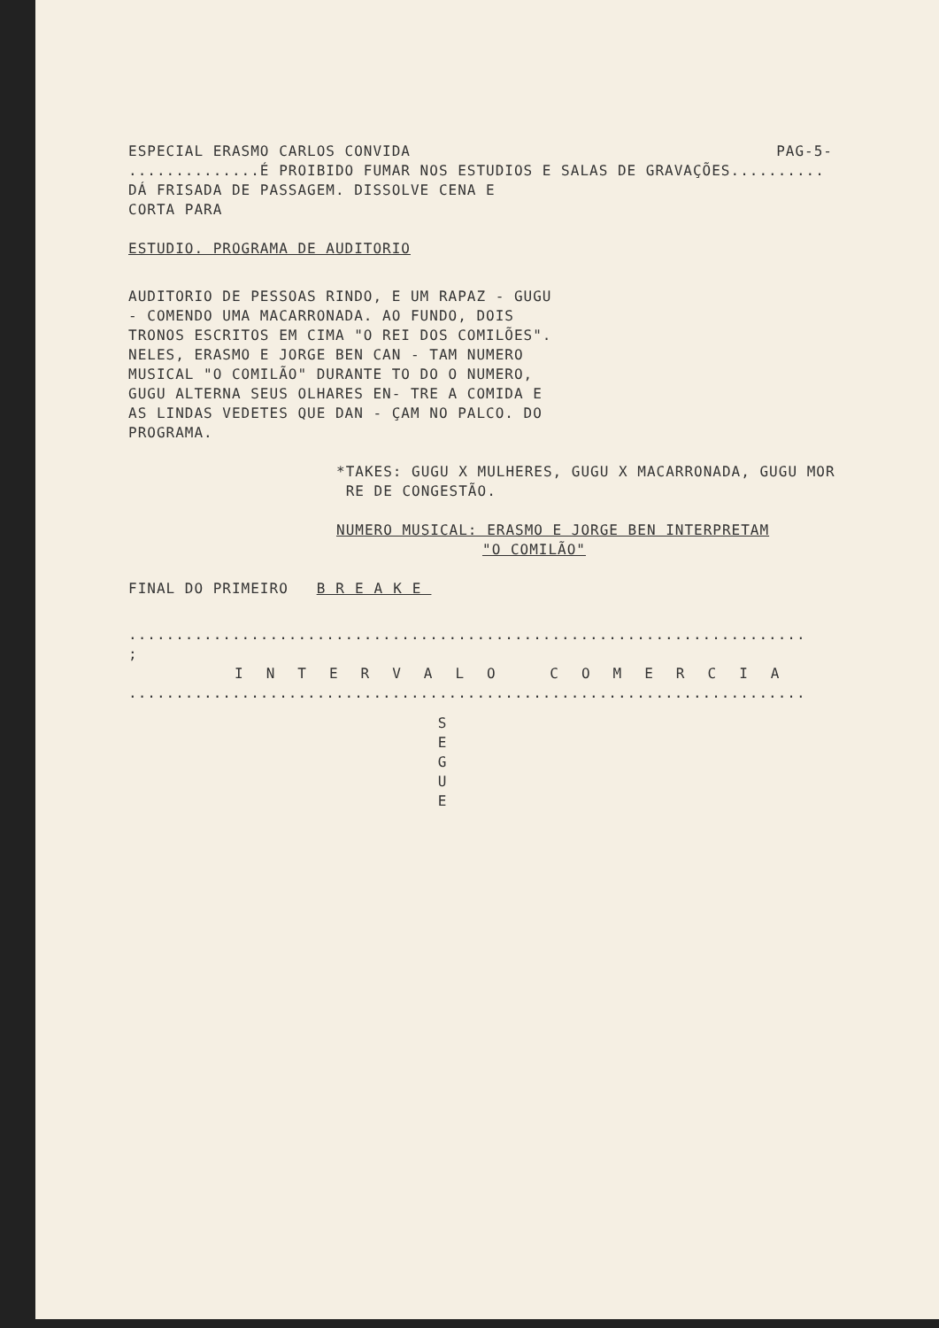ESPECIAL ERASMO CARLOS CONVIDA PAG-5-
..............É PROIBIDO FUMAR NOS ESTUDIOS E SALAS DE GRAVAÇÕES..........
DÁ FRISADA DE PASSAGEM. DISSOLVE CENA E
CORTA PARA
ESTUDIO. PROGRAMA DE AUDITORIO
AUDITORIO DE PESSOAS RINDO, E UM RAPAZ - GUGU - COMENDO UMA MACARRONADA. AO FUNDO, DOIS TRONOS ESCRITOS EM CIMA "O REI DOS COMILÕES". NELES, ERASMO E JORGE BEN CAN - TAM NUMERO MUSICAL "O COMILÃO" DURANTE TO DO O NUMERO, GUGU ALTERNA SEUS OLHARES EN- TRE A COMIDA E AS LINDAS VEDETES QUE DAN - ÇAM NO PALCO. DO PROGRAMA.
*TAKES: GUGU X MULHERES, GUGU X MACARRONADA, GUGU MOR
RE DE CONGESTÃO.
NUMERO MUSICAL: ERASMO E JORGE BEN INTERPRETAM
"O COMILÃO"
FINAL DO PRIMEIRO BREAKE
........................................................................
;
INTERVALO COMERCIA
........................................................................
S
E
G
U
E